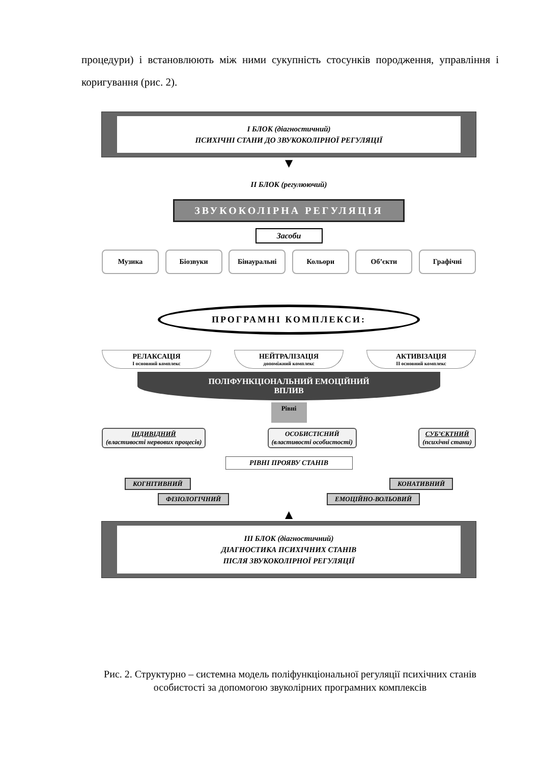процедури) і встановлюють між ними сукупність стосунків породження, управління і коригування (рис. 2).
І БЛОК (діагностичний)
ПСИХІЧНІ СТАНИ ДО ЗВУКОКОЛІРНОЇ РЕГУЛЯЦІЇ
▼
ІІ БЛОК (регулюючий)
ЗВУКОКОЛІРНА РЕГУЛЯЦІЯ
Засоби
Музика Біозвуки Бінауральні Кольори Об’єкти Графічні
ПРОГРАМНІ КОМПЛЕКСИ:
РЕЛАКСАЦІЯ
І основний комплекс
НЕЙТРАЛІЗАЦІЯ
допоміжний комплекс
АКТИВІЗАЦІЯ
ІІ основний комплекс
ПОЛІФУНКЦІОНАЛЬНИЙ ЕМОЦІЙНИЙ
ВПЛИВ
Рівні
ІНДИВІДНИЙ
(властивості нервових процесів)
ОСОБИСТІСНИЙ
(властивості особистості)
СУБ’ЄКТНИЙ
(психічні стани)
РІВНІ ПРОЯВУ СТАНІВ
КОГНІТИВНИЙ КОНАТИВНИЙ
ФІЗІОЛОГІЧНИЙ ЕМОЦІЙНО-ВОЛЬОВИЙ
▲
ІІІ БЛОК (діагностичний)
ДІАГНОСТИКА ПСИХІЧНИХ СТАНІВ
ПІСЛЯ ЗВУКОКОЛІРНОЇ РЕГУЛЯЦІЇ
Рис. 2. Структурно – системна модель поліфункціональної регуляції психічних станів особистості за допомогою звуколірних програмних комплексів